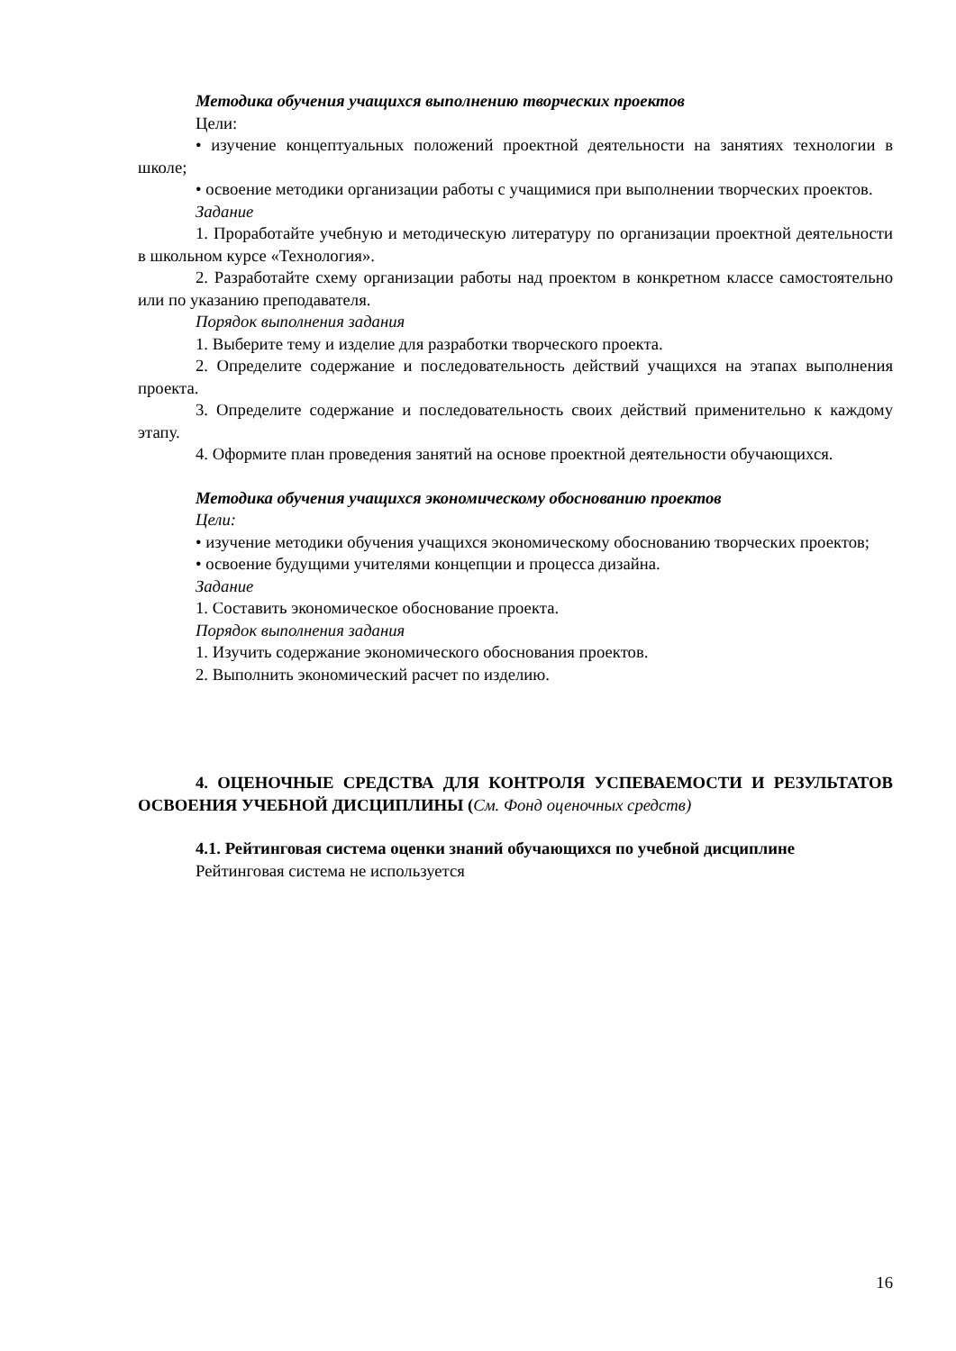Методика обучения учащихся выполнению творческих проектов
Цели:
• изучение концептуальных положений проектной деятельности на занятиях технологии в школе;
• освоение методики организации работы с учащимися при выполнении творческих проектов.
Задание
1. Проработайте учебную и методическую литературу по организации проектной деятельности в школьном курсе «Технология».
2. Разработайте схему организации работы над проектом в конкретном классе самостоятельно или по указанию преподавателя.
Порядок выполнения задания
1. Выберите тему и изделие для разработки творческого проекта.
2. Определите содержание и последовательность действий учащихся на этапах выполнения проекта.
3. Определите содержание и последовательность своих действий применительно к каждому этапу.
4. Оформите план проведения занятий на основе проектной деятельности обучающихся.
Методика обучения учащихся экономическому обоснованию проектов
Цели:
• изучение методики обучения учащихся экономическому обоснованию творческих проектов;
• освоение будущими учителями концепции и процесса дизайна.
Задание
1. Составить экономическое обоснование проекта.
Порядок выполнения задания
1. Изучить содержание экономического обоснования проектов.
2. Выполнить экономический расчет по изделию.
4. ОЦЕНОЧНЫЕ СРЕДСТВА ДЛЯ КОНТРОЛЯ УСПЕВАЕМОСТИ И РЕЗУЛЬТАТОВ ОСВОЕНИЯ УЧЕБНОЙ ДИСЦИПЛИНЫ (См. Фонд оценочных средств)
4.1. Рейтинговая система оценки знаний обучающихся по учебной дисциплине
Рейтинговая система не используется
16